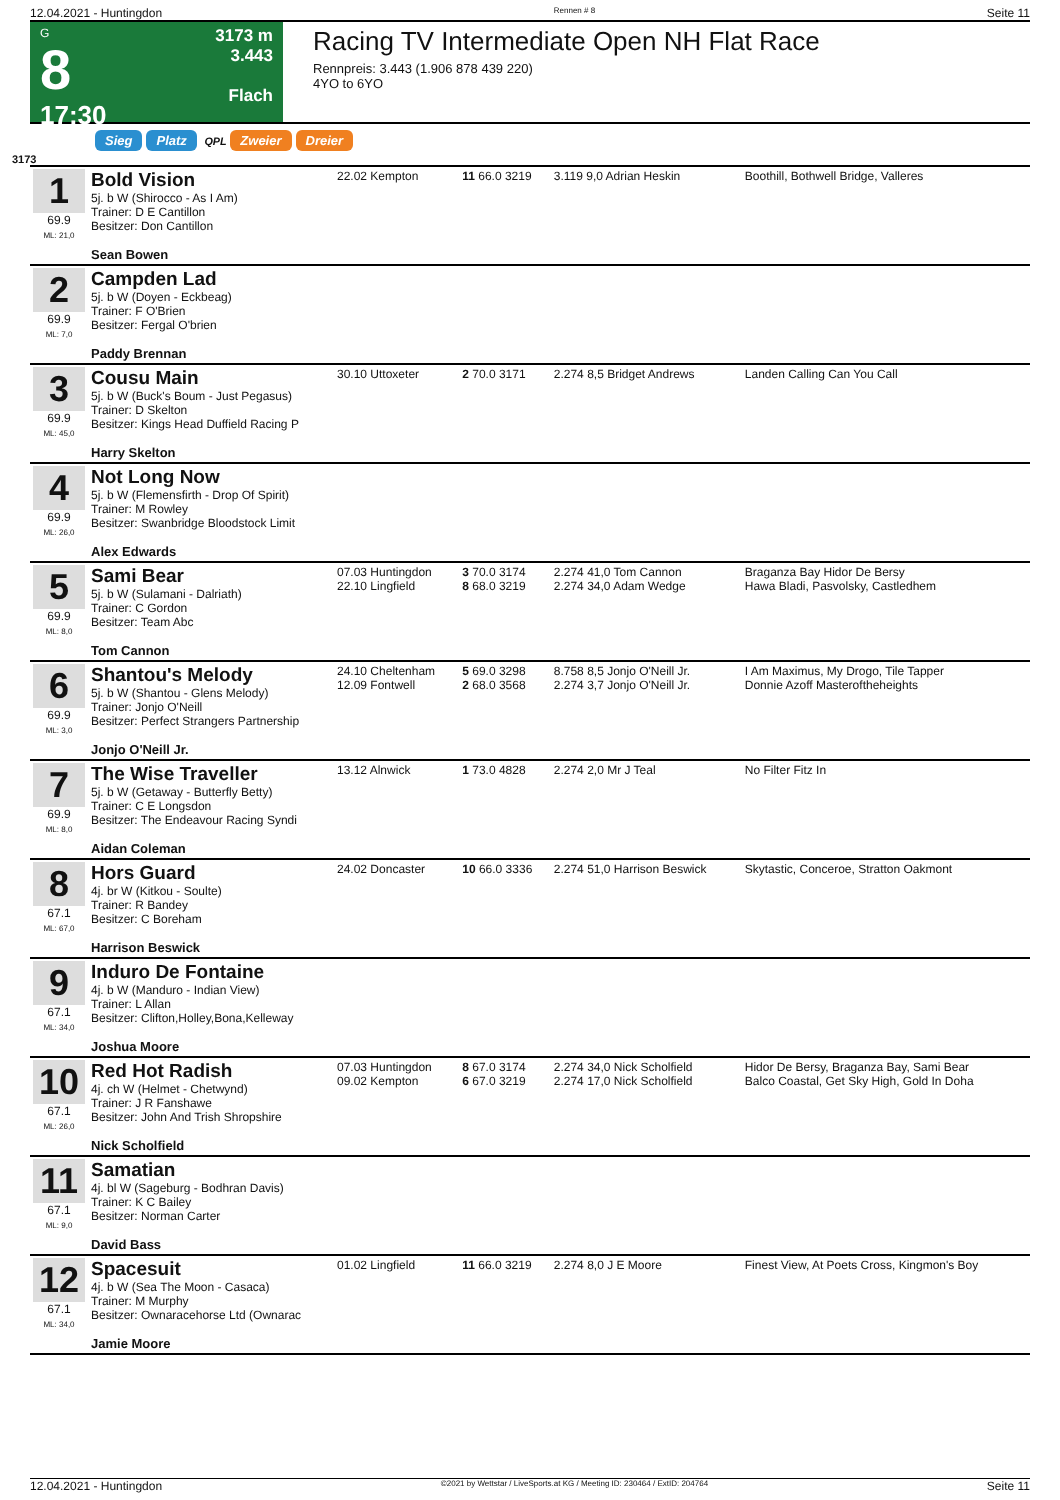12.04.2021 - Huntingdon Rennen # 8 Seite 11
G
8
17:30
3173 m
3.443
Flach
Racing TV Intermediate Open NH Flat Race
Rennpreis: 3.443 (1.906 878 439 220)
4YO to 6YO
Sieg Platz QPL Zweier Dreier
3173
| 1 69.9 ML: 21,0 | Bold Vision 5j. b W (Shirocco - As I Am) Trainer: D E Cantillon Besitzer: Don Cantillon Sean Bowen | 22.02 Kempton | 11 66.0 3219 | 3.119 9,0 Adrian Heskin | Boothill, Bothwell Bridge, Valleres |
| 2 69.9 ML: 7,0 | Campden Lad 5j. b W (Doyen - Eckbeag) Trainer: F O'Brien Besitzer: Fergal O'brien Paddy Brennan | | | | |
| 3 69.9 ML: 45,0 | Cousu Main 5j. b W (Buck's Boum - Just Pegasus) Trainer: D Skelton Besitzer: Kings Head Duffield Racing P Harry Skelton | 30.10 Uttoxeter | 2 70.0 3171 | 2.274 8,5 Bridget Andrews | Landen Calling Can You Call |
| 4 69.9 ML: 26,0 | Not Long Now 5j. b W (Flemensfirth - Drop Of Spirit) Trainer: M Rowley Besitzer: Swanbridge Bloodstock Limit Alex Edwards | | | | |
| 5 69.9 ML: 8,0 | Sami Bear 5j. b W (Sulamani - Dalriath) Trainer: C Gordon Besitzer: Team Abc Tom Cannon | 07.03 Huntingdon 22.10 Lingfield | 3 70.0 3174 8 68.0 3219 | 2.274 41,0 Tom Cannon 2.274 34,0 Adam Wedge | Braganza Bay Hidor De Bersy Hawa Bladi, Pasvolsky, Castledhem |
| 6 69.9 ML: 3,0 | Shantou's Melody 5j. b W (Shantou - Glens Melody) Trainer: Jonjo O'Neill Besitzer: Perfect Strangers Partnership Jonjo O'Neill Jr. | 24.10 Cheltenham 12.09 Fontwell | 5 69.0 3298 2 68.0 3568 | 8.758 8,5 Jonjo O'Neill Jr. 2.274 3,7 Jonjo O'Neill Jr. | I Am Maximus, My Drogo, Tile Tapper Donnie Azoff Masteroftheheights |
| 7 69.9 ML: 8,0 | The Wise Traveller 5j. b W (Getaway - Butterfly Betty) Trainer: C E Longsdon Besitzer: The Endeavour Racing Syndi Aidan Coleman | 13.12 Alnwick | 1 73.0 4828 | 2.274 2,0 Mr J Teal | No Filter Fitz In |
| 8 67.1 ML: 67,0 | Hors Guard 4j. br W (Kitkou - Soulte) Trainer: R Bandey Besitzer: C Boreham Harrison Beswick | 24.02 Doncaster | 10 66.0 3336 | 2.274 51,0 Harrison Beswick | Skytastic, Conceroe, Stratton Oakmont |
| 9 67.1 ML: 34,0 | Induro De Fontaine 4j. b W (Manduro - Indian View) Trainer: L Allan Besitzer: Clifton,Holley,Bona,Kelleway Joshua Moore | | | | |
| 10 67.1 ML: 26,0 | Red Hot Radish 4j. ch W (Helmet - Chetwynd) Trainer: J R Fanshawe Besitzer: John And Trish Shropshire Nick Scholfield | 07.03 Huntingdon 09.02 Kempton | 8 67.0 3174 6 67.0 3219 | 2.274 34,0 Nick Scholfield 2.274 17,0 Nick Scholfield | Hidor De Bersy, Braganza Bay, Sami Bear Balco Coastal, Get Sky High, Gold In Doha |
| 11 67.1 ML: 9,0 | Samatian 4j. bl W (Sageburg - Bodhran Davis) Trainer: K C Bailey Besitzer: Norman Carter David Bass | | | | |
| 12 67.1 ML: 34,0 | Spacesuit 4j. b W (Sea The Moon - Casaca) Trainer: M Murphy Besitzer: Ownaracehorse Ltd (Ownarac Jamie Moore | 01.02 Lingfield | 11 66.0 3219 | 2.274 8,0 J E Moore | Finest View, At Poets Cross, Kingmon's Boy |
12.04.2021 - Huntingdon ©2021 by Wettstar / LiveSports.at KG / Meeting ID: 230464 / ExtID: 204764 Seite 11